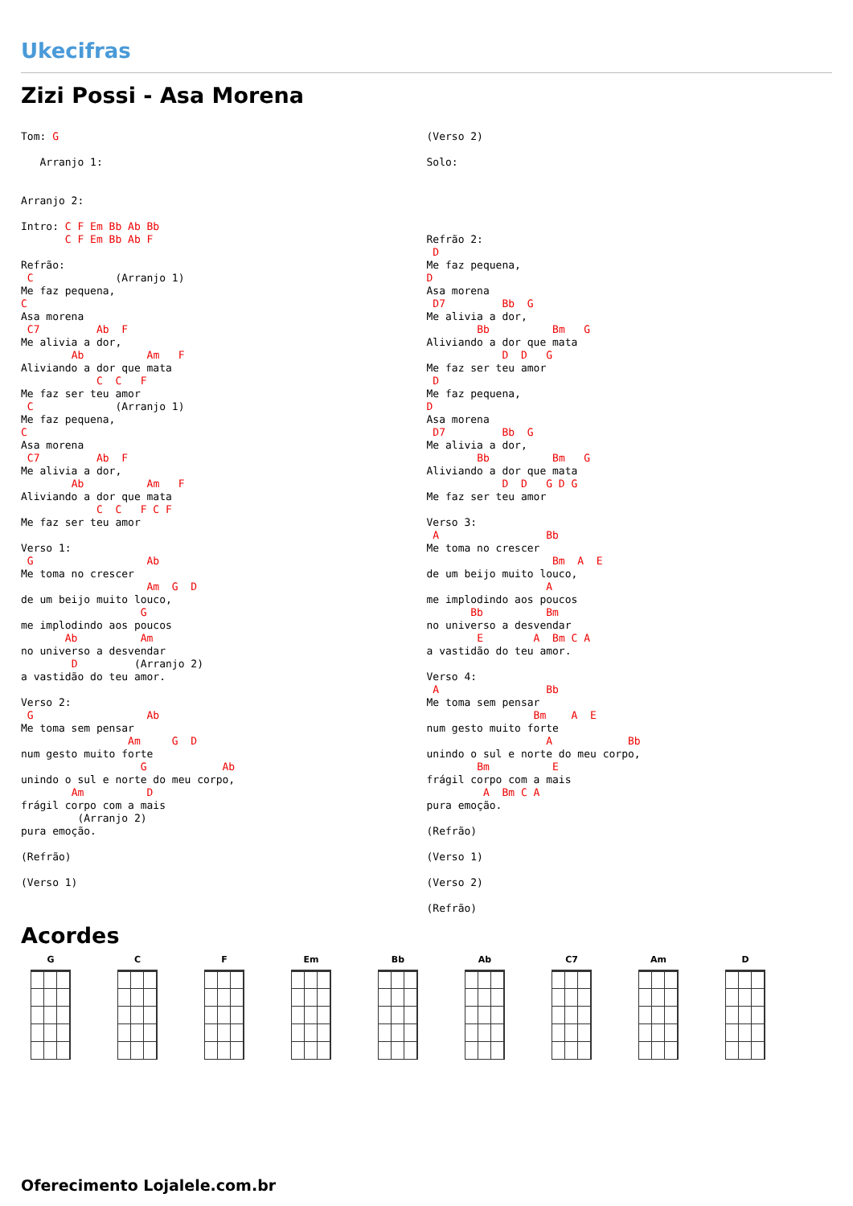Ukecifras
Zizi Possi - Asa Morena
Tom: G

   Arranjo 1:


Arranjo 2:

Intro: C F Em Bb Ab Bb
       C F Em Bb Ab F

Refrão:
 C             (Arranjo 1)
Me faz pequena,
C
Asa morena
 C7         Ab  F
Me alivia a dor,
        Ab          Am   F
Aliviando a dor que mata
            C  C   F
Me faz ser teu amor
 C             (Arranjo 1)
Me faz pequena,
C
Asa morena
 C7         Ab  F
Me alivia a dor,
        Ab          Am   F
Aliviando a dor que mata
            C  C   F C F
Me faz ser teu amor

Verso 1:
 G                  Ab
Me toma no crescer
                    Am  G  D
de um beijo muito louco,
                   G
me implodindo aos poucos
       Ab          Am
no universo a desvendar
        D         (Arranjo 2)
a vastidão do teu amor.

Verso 2:
 G                  Ab
Me toma sem pensar
                 Am     G  D
num gesto muito forte
                   G            Ab
unindo o sul e norte do meu corpo,
        Am          D
frágil corpo com a mais
         (Arranjo 2)
pura emoção.

(Refrão)

(Verso 1)
(Verso 2)

Solo:





Refrão 2:
 D
Me faz pequena,
D
Asa morena
 D7         Bb  G
Me alivia a dor,
        Bb          Bm   G
Aliviando a dor que mata
            D  D   G
Me faz ser teu amor
 D
Me faz pequena,
D
Asa morena
 D7         Bb  G
Me alivia a dor,
        Bb          Bm   G
Aliviando a dor que mata
            D  D   G D G
Me faz ser teu amor

Verso 3:
 A                 Bb
Me toma no crescer
                    Bm  A  E
de um beijo muito louco,
                   A
me implodindo aos poucos
       Bb          Bm
no universo a desvendar
        E        A  Bm C A
a vastidão do teu amor.

Verso 4:
 A                 Bb
Me toma sem pensar
                 Bm    A  E
num gesto muito forte
                   A            Bb
unindo o sul e norte do meu corpo,
        Bm          E
frágil corpo com a mais
         A  Bm C A
pura emoção.

(Refrão)

(Verso 1)

(Verso 2)

(Refrão)
Acordes
G C F Em Bb Ab C7 Am D
Oferecimento Lojalele.com.br